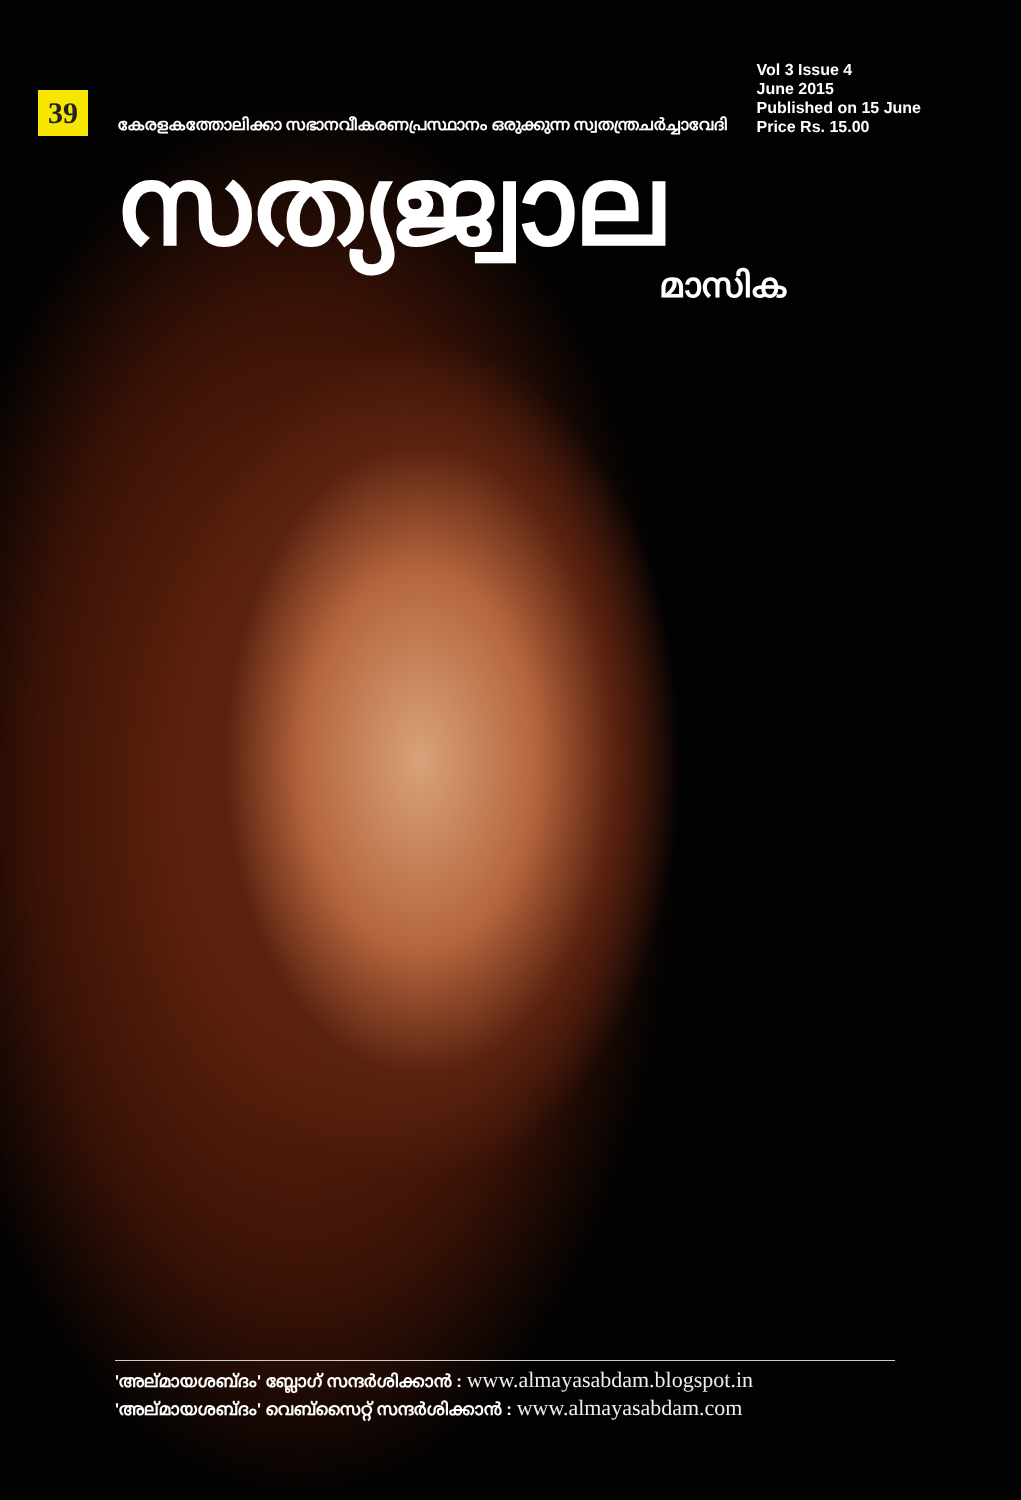39
കേരളകത്തോലിക്കാ സഭാനവീകരണപ്രസ്ഥാനം ഒരുക്കുന്ന സ്വതന്ത്രചർച്ചാവേദി
Vol 3 Issue 4
June 2015
Published on 15 June
Price Rs. 15.00
സത്യജ്വാല
മാസിക
'അല്മായശബ്ദം' ബ്ലോഗ് സന്ദർശിക്കാൻ : www.almayasabdam.blogspot.in
'അല്മായശബ്ദം' വെബ്സൈറ്റ് സന്ദർശിക്കാൻ : www.almayasabdam.com